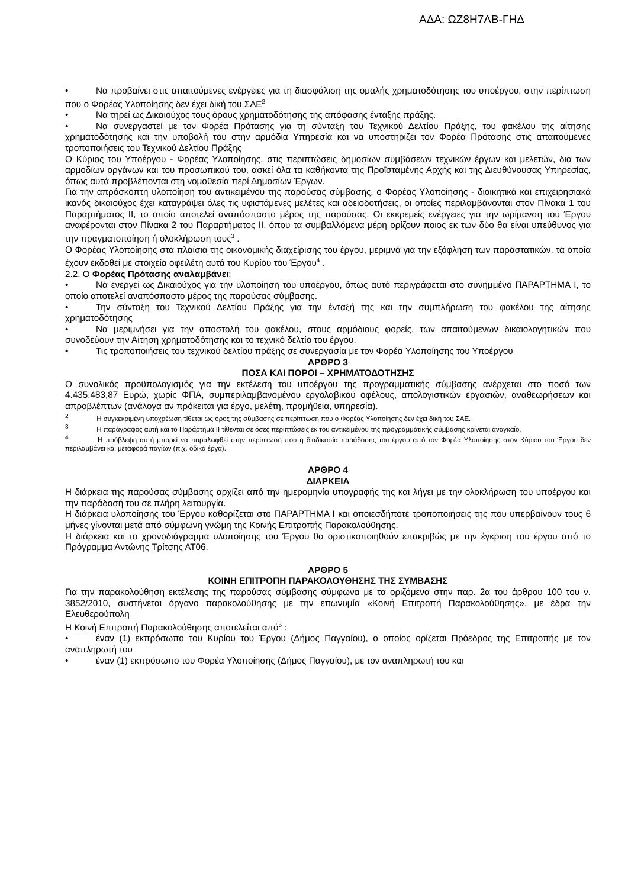ΑΔΑ: ΩΖ8Η7ΛΒ-ΓΗΔ
• Να προβαίνει στις απαιτούμενες ενέργειες για τη διασφάλιση της ομαλής χρηματοδότησης του υποέργου, στην περίπτωση που ο Φορέας Υλοποίησης δεν έχει δική του ΣΑΕ<sup>2</sup>
• Να τηρεί ως Δικαιούχος τους όρους χρηματοδότησης της απόφασης ένταξης πράξης.
• Να συνεργαστεί με τον Φορέα Πρότασης για τη σύνταξη του Τεχνικού Δελτίου Πράξης, του φακέλου της αίτησης χρηματοδότησης και την υποβολή του στην αρμόδια Υπηρεσία και να υποστηρίζει τον Φορέα Πρότασης στις απαιτούμενες τροποποιήσεις του Τεχνικού Δελτίου Πράξης
Ο Κύριος του Υποέργου - Φορέας Υλοποίησης, στις περιπτώσεις δημοσίων συμβάσεων τεχνικών έργων και μελετών, δια των αρμοδίων οργάνων και του προσωπικού του, ασκεί όλα τα καθήκοντα της Προϊσταμένης Αρχής και της Διευθύνουσας Υπηρεσίας, όπως αυτά προβλέπονται στη νομοθεσία περί Δημοσίων Έργων.
Για την απρόσκοπτη υλοποίηση του αντικειμένου της παρούσας σύμβασης, ο Φορέας Υλοποίησης - διοικητικά και επιχειρησιακά ικανός δικαιούχος έχει καταγράψει όλες τις υφιστάμενες μελέτες και αδειοδοτήσεις, οι οποίες περιλαμβάνονται στον Πίνακα 1 του Παραρτήματος ΙΙ, το οποίο αποτελεί αναπόσπαστο μέρος της παρούσας. Οι εκκρεμείς ενέργειες για την ωρίμανση του Έργου αναφέρονται στον Πίνακα 2 του Παραρτήματος ΙΙ, όπου τα συμβαλλόμενα μέρη ορίζουν ποιος εκ των δύο θα είναι υπεύθυνος για την πραγματοποίηση ή ολοκλήρωση τους<sup>3</sup> .
Ο Φορέας Υλοποίησης στα πλαίσια της οικονομικής διαχείρισης του έργου, μεριμνά για την εξόφληση των παραστατικών, τα οποία έχουν εκδοθεί με στοιχεία οφειλέτη αυτά του Κυρίου του Έργου<sup>4</sup> .
2.2. Ο Φορέας Πρότασης αναλαμβάνει:
• Να ενεργεί ως Δικαιούχος για την υλοποίηση του υποέργου, όπως αυτό περιγράφεται στο συνημμένο ΠΑΡΑΡΤΗΜΑ Ι, το οποίο αποτελεί αναπόσπαστο μέρος της παρούσας σύμβασης.
• Την σύνταξη του Τεχνικού Δελτίου Πράξης για την ένταξή της και την συμπλήρωση του φακέλου της αίτησης χρηματοδότησης
• Να μεριμνήσει για την αποστολή του φακέλου, στους αρμόδιους φορείς, των απαιτούμενων δικαιολογητικών που συνοδεύουν την Αίτηση χρηματοδότησης και το τεχνικό δελτίο του έργου.
• Τις τροποποιήσεις του τεχνικού δελτίου πράξης σε συνεργασία με τον Φορέα Υλοποίησης του Υποέργου
ΑΡΘΡΟ 3
ΠΟΣΑ ΚΑΙ ΠΟΡΟΙ – ΧΡΗΜΑΤΟΔΟΤΗΣΗΣ
Ο συνολικός προϋπολογισμός για την εκτέλεση του υποέργου της προγραμματικής σύμβασης ανέρχεται στο ποσό των 4.435.483,87 Ευρώ, χωρίς ΦΠΑ, συμπεριλαμβανομένου εργολαβικού οφέλους, απολογιστικών εργασιών, αναθεωρήσεων και απροβλέπτων (ανάλογα αν πρόκειται για έργο, μελέτη, προμήθεια, υπηρεσία).
<sup>2</sup> Η συγκεκριμένη υποχρέωση τίθεται ως όρος της σύμβασης σε περίπτωση που ο Φορέας Υλοποίησης δεν έχει δική του ΣΑΕ.
<sup>3</sup> Η παράγραφος αυτή και το Παράρτημα ΙΙ τίθενται σε όσες περιπτώσεις εκ του αντικειμένου της προγραμματικής σύμβασης κρίνεται αναγκαίο.
<sup>4</sup> Η πρόβλεψη αυτή μπορεί να παραλειφθεί στην περίπτωση που η διαδικασία παράδοσης του έργου από τον Φορέα Υλοποίησης στον Κύριου του Έργου δεν περιλαμβάνει και μεταφορά παγίων (π.χ. οδικά έργα).
ΑΡΘΡΟ 4
ΔΙΑΡΚΕΙΑ
Η διάρκεια της παρούσας σύμβασης αρχίζει από την ημερομηνία υπογραφής της και λήγει με την ολοκλήρωση του υποέργου και την παράδοσή του σε πλήρη λειτουργία.
Η διάρκεια υλοποίησης του Έργου καθορίζεται στο ΠΑΡΑΡΤΗΜΑ Ι και οποιεσδήποτε τροποποιήσεις της που υπερβαίνουν τους 6 μήνες γίνονται μετά από σύμφωνη γνώμη της Κοινής Επιτροπής Παρακολούθησης.
Η διάρκεια και το χρονοδιάγραμμα υλοποίησης του Έργου θα οριστικοποιηθούν επακριβώς με την έγκριση του έργου από το Πρόγραμμα Αντώνης Τρίτσης ΑΤ06.
ΑΡΘΡΟ 5
ΚΟΙΝΗ ΕΠΙΤΡΟΠΗ ΠΑΡΑΚΟΛΟΥΘΗΣΗΣ ΤΗΣ ΣΥΜΒΑΣΗΣ
Για την παρακολούθηση εκτέλεσης της παρούσας σύμβασης σύμφωνα με τα οριζόμενα στην παρ. 2α του άρθρου 100 του ν. 3852/2010, συστήνεται όργανο παρακολούθησης με την επωνυμία «Κοινή Επιτροπή Παρακολούθησης», με έδρα την Ελευθερούπολη
Η Κοινή Επιτροπή Παρακολούθησης αποτελείται από<sup>5</sup> :
• έναν (1) εκπρόσωπο του Κυρίου του Έργου (Δήμος Παγγαίου), ο οποίος ορίζεται Πρόεδρος της Επιτροπής με τον αναπληρωτή του
• έναν (1) εκπρόσωπο του Φορέα Υλοποίησης (Δήμος Παγγαίου), με τον αναπληρωτή του και